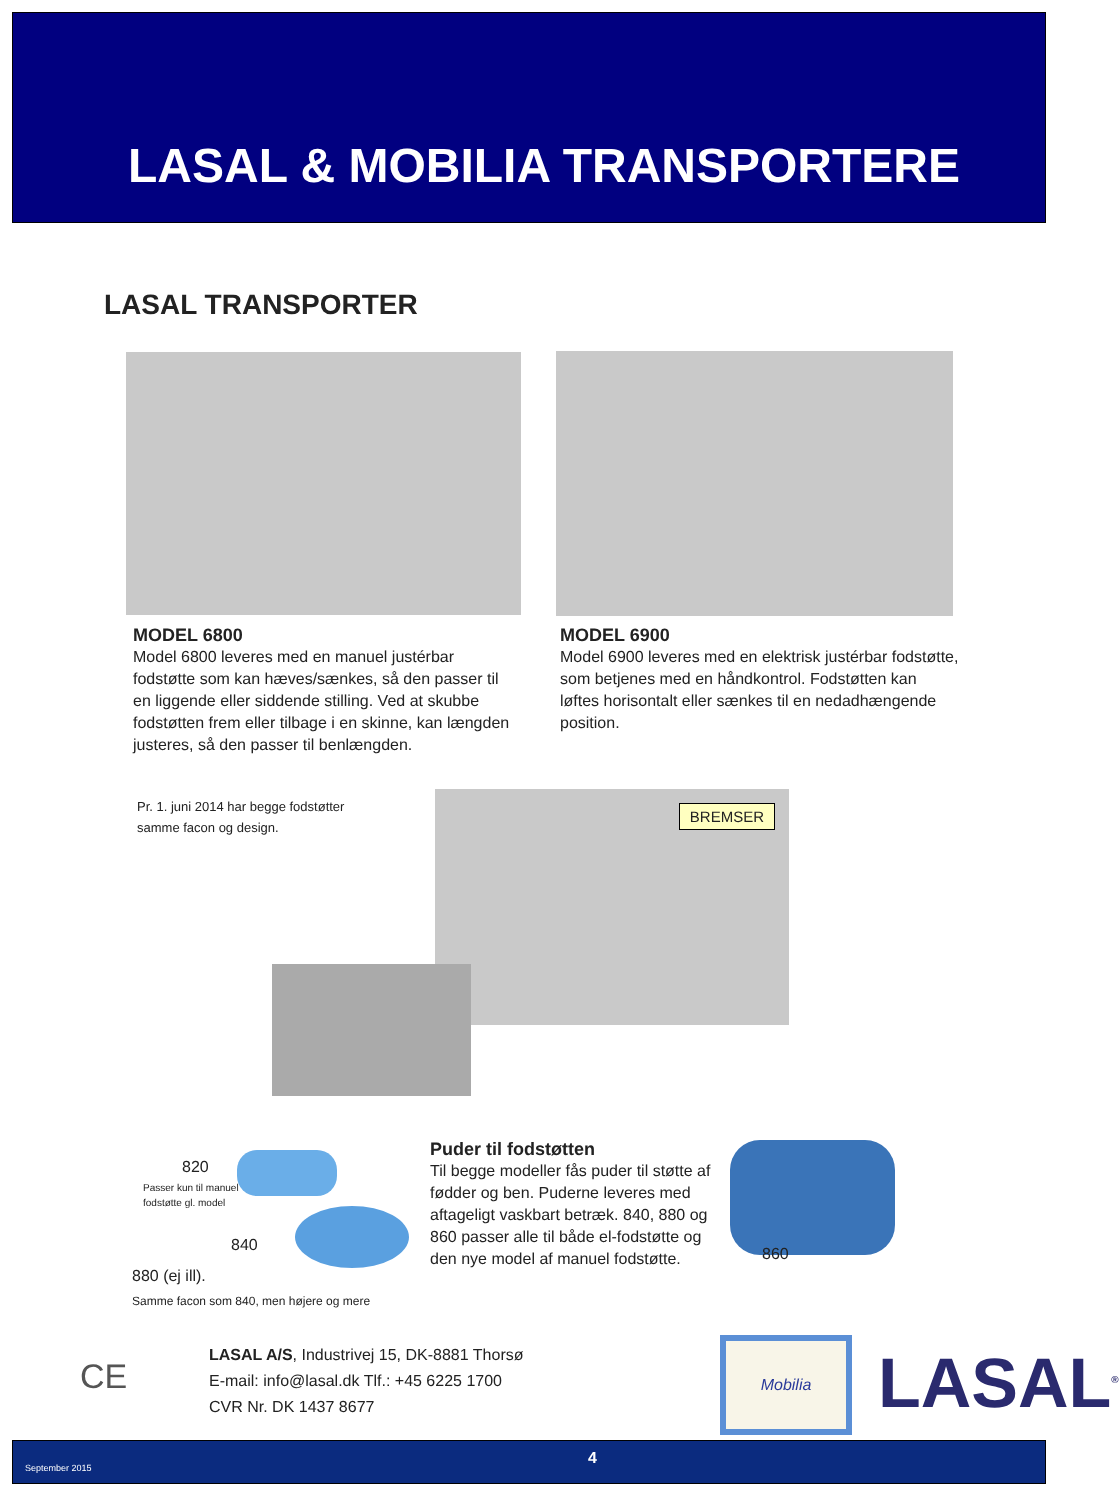LASAL & MOBILIA TRANSPORTERE
LASAL TRANSPORTER
MODEL 6800
Model 6800 leveres med en manuel justérbar fodstøtte som kan hæves/sænkes, så den passer til en liggende eller siddende stilling. Ved at skubbe fodstøtten frem eller tilbage i en skinne, kan længden justeres, så den passer til benlængden.
MODEL 6900
Model 6900 leveres med en elektrisk justérbar fodstøtte, som betjenes med en håndkontrol. Fodstøtten kan løftes horisontalt eller sænkes til en nedadhængende position.
Pr. 1. juni 2014 har begge fodstøtter
samme facon og design.
BREMSER
820
Passer kun til manuel
fodstøtte gl. model
840
880 (ej ill).
Samme facon som 840, men højere og mere
Puder til fodstøtten
Til begge modeller fås puder til støtte af fødder og ben. Puderne leveres med aftageligt vaskbart betræk. 840, 880 og 860 passer alle til både el-fodstøtte og den nye model af manuel fodstøtte.
860
CE
LASAL A/S, Industrivej 15, DK-8881 Thorsø
E-mail: info@lasal.dk Tlf.: +45 6225 1700
CVR Nr. DK 1437 8677
Mobilia LASAL<sup>®</sup>
September 2015
4